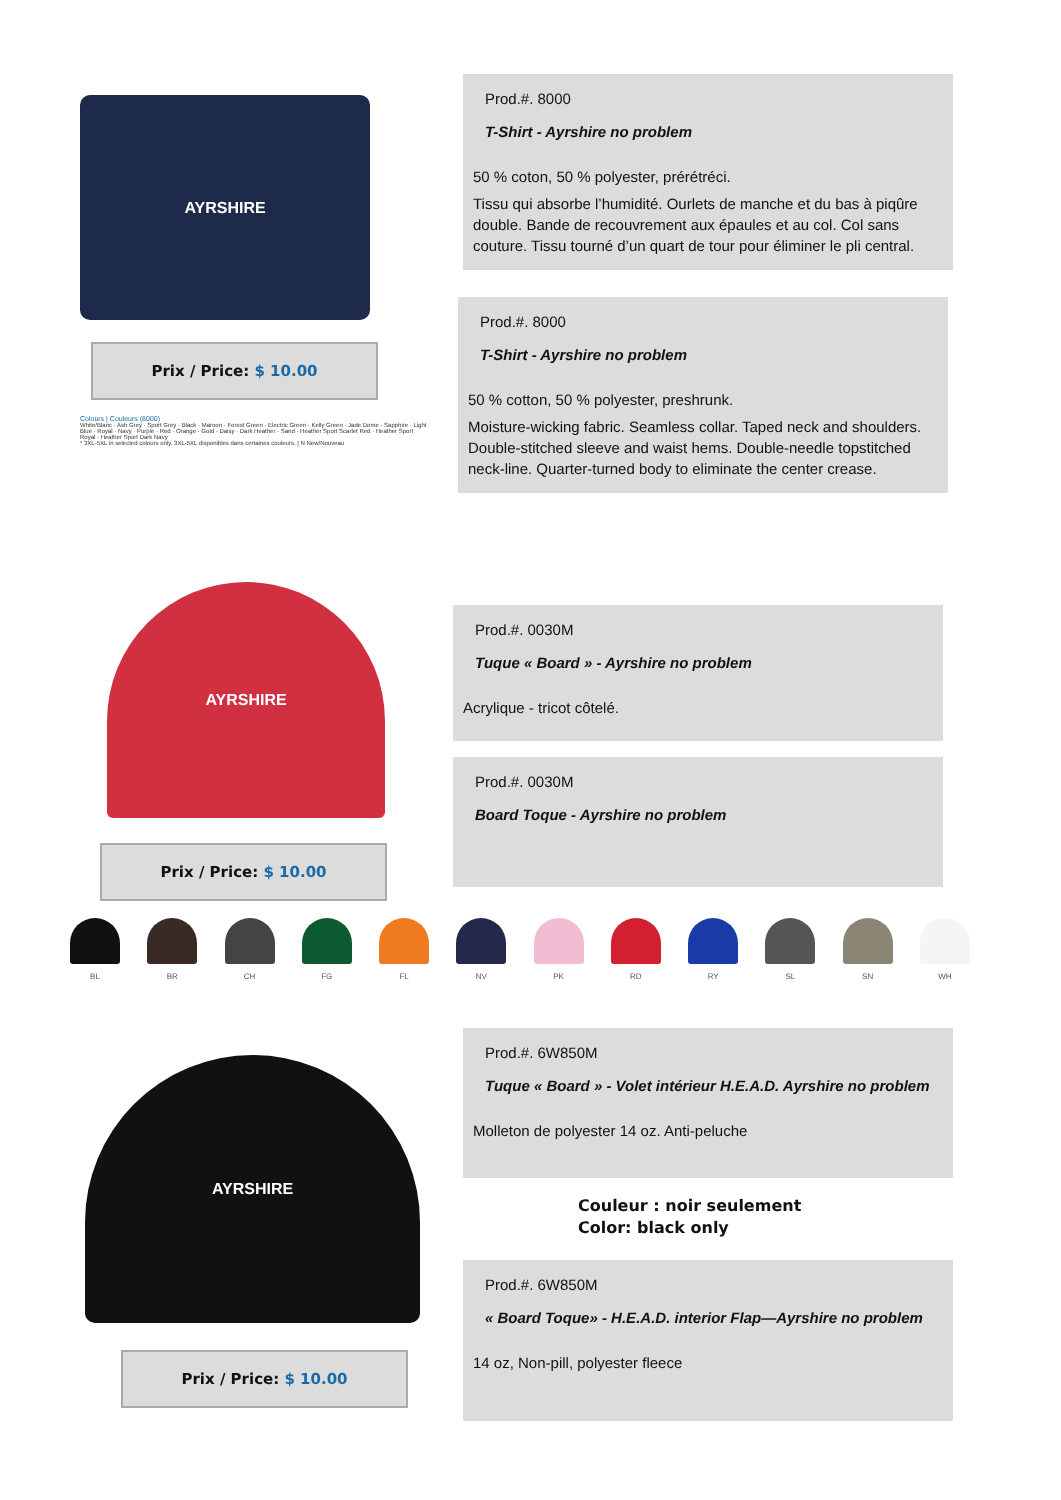AYRSHIRE
Prix / Price: $ 10.00
Colours | Couleurs (8000)
White/Blanc · Ash Grey · Sport Grey · Black · Maroon · Forest Green · Electric Green · Kelly Green · Jade Dome · Sapphire · Light Blue · Royal · Navy · Purple · Red · Orange · Gold · Daisy · Dark Heather · Sand · Heather Sport Scarlet Red · Heather Sport Royal · Heather Sport Dark Navy
* 3XL-5XL in selected colours only. 3XL-5XL disponibles dans certaines couleurs. | N New/Nouveau
Prod.#. 8000
T-Shirt - Ayrshire no problem
50 % coton, 50 % polyester, prérétréci.
Tissu qui absorbe l’humidité. Ourlets de manche et du bas à piqûre double. Bande de recouvrement aux épaules et au col. Col sans couture. Tissu tourné d’un quart de tour pour éliminer le pli central.
Prod.#. 8000
T-Shirt - Ayrshire no problem
50 % cotton, 50 % polyester, preshrunk.
Moisture-wicking fabric. Seamless collar. Taped neck and shoulders. Double-stitched sleeve and waist hems. Double-needle topstitched neck-line. Quarter-turned body to eliminate the center crease.
AYRSHIRE
Prix / Price: $ 10.00
Prod.#. 0030M
Tuque « Board » - Ayrshire no problem
Acrylique - tricot côtelé.
Prod.#. 0030M
Board Toque - Ayrshire no problem
BL BR CH FG FL NV PK RD RY SL SN WH
AYRSHIRE
Prix / Price: $ 10.00
Prod.#. 6W850M
Tuque « Board » - Volet intérieur H.E.A.D. Ayrshire no problem
Molleton de polyester 14 oz. Anti-peluche
Couleur : noir seulement
Color: black only
Prod.#. 6W850M
« Board Toque» - H.E.A.D. interior Flap—Ayrshire no problem
14 oz, Non-pill, polyester fleece